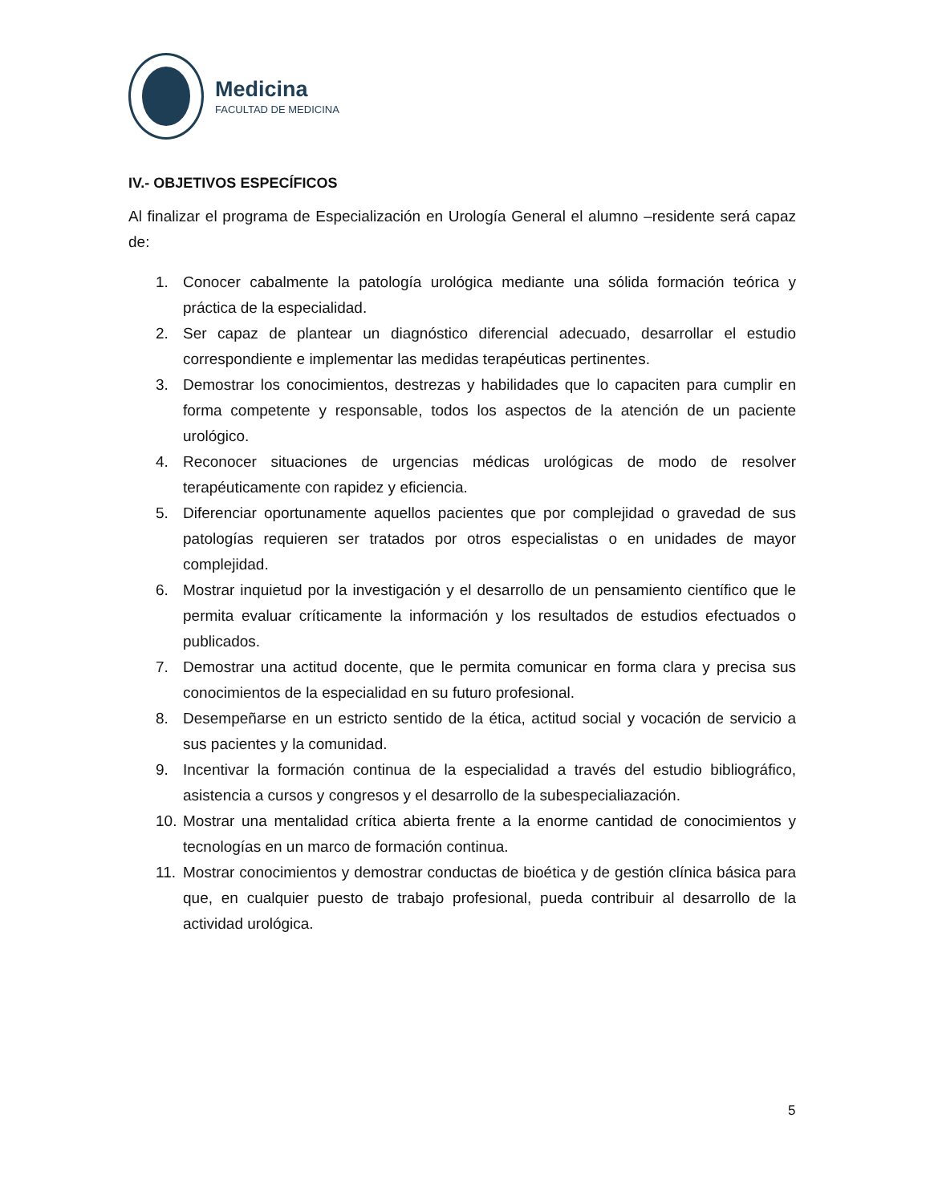Medicina
FACULTAD DE MEDICINA
IV.- OBJETIVOS ESPECÍFICOS
Al finalizar el programa de Especialización en Urología General el alumno –residente será capaz de:
1. Conocer cabalmente la patología urológica mediante una sólida formación teórica y práctica de la especialidad.
2. Ser capaz de plantear un diagnóstico diferencial adecuado, desarrollar el estudio correspondiente e implementar las medidas terapéuticas pertinentes.
3. Demostrar los conocimientos, destrezas y habilidades que lo capaciten para cumplir en forma competente y responsable, todos los aspectos de la atención de un paciente urológico.
4. Reconocer situaciones de urgencias médicas urológicas de modo de resolver terapéuticamente con rapidez y eficiencia.
5. Diferenciar oportunamente aquellos pacientes que por complejidad o gravedad de sus patologías requieren ser tratados por otros especialistas o en unidades de mayor complejidad.
6. Mostrar inquietud por la investigación y el desarrollo de un pensamiento científico que le permita evaluar críticamente la información y los resultados de estudios efectuados o publicados.
7. Demostrar una actitud docente, que le permita comunicar en forma clara y precisa sus conocimientos de la especialidad en su futuro profesional.
8. Desempeñarse en un estricto sentido de la ética, actitud social y vocación de servicio a sus pacientes y la comunidad.
9. Incentivar la formación continua de la especialidad a través del estudio bibliográfico, asistencia a cursos y congresos y el desarrollo de la subespecialiazación.
10. Mostrar una mentalidad crítica abierta frente a la enorme cantidad de conocimientos y tecnologías en un marco de formación continua.
11. Mostrar conocimientos y demostrar conductas de bioética y de gestión clínica básica para que, en cualquier puesto de trabajo profesional, pueda contribuir al desarrollo de la actividad urológica.
5